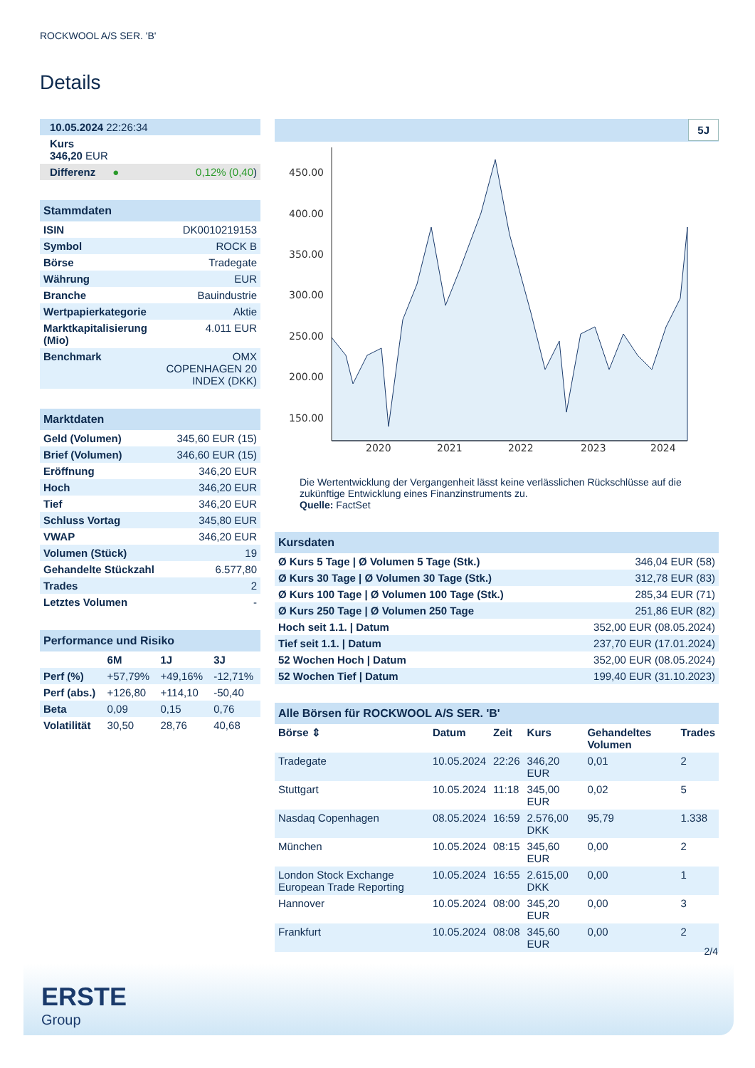ROCKWOOL A/S SER. 'B'
Details
| 10.05.2024 22:26:34 |
| Kurs 346,20 EUR |
| Differenz ● 0,12% (0,40 ) |
| Stammdaten | |
| ISIN | DK0010219153 |
| Symbol | ROCK B |
| Börse | Tradegate |
| Währung | EUR |
| Branche | Bauindustrie |
| Wertpapierkategorie | Aktie |
| Marktkapitalisierung (Mio) | 4.011 EUR |
| Benchmark | OMX COPENHAGEN 20 INDEX (DKK) |
| Marktdaten | |
| Geld (Volumen) | 345,60 EUR (15) |
| Brief (Volumen) | 346,60 EUR (15) |
| Eröffnung | 346,20 EUR |
| Hoch | 346,20 EUR |
| Tief | 346,20 EUR |
| Schluss Vortag | 345,80 EUR |
| VWAP | 346,20 EUR |
| Volumen (Stück) | 19 |
| Gehandelte Stückzahl | 6.577,80 |
| Trades | 2 |
| Letztes Volumen | - |
| Performance und Risiko | | | |
| | 6M | 1J | 3J |
| Perf (%) | +57,79% | +49,16% | -12,71% |
| Perf (abs.) | +126,80 | +114,10 | -50,40 |
| Beta | 0,09 | 0,15 | 0,76 |
| Volatilität | 30,50 | 28,76 | 40,68 |
5J
450.00
400.00
350.00
300.00
250.00
200.00
150.00
2020
2021
2022
2023
2024
Die Wertentwicklung der Vergangenheit lässt keine verlässlichen Rückschlüsse auf die zukünftige Entwicklung eines Finanzinstruments zu.
Quelle: FactSet
| Kursdaten | |
| Ø Kurs 5 Tage / Ø Volumen 5 Tage (Stk.) | 346,04 EUR (58) |
| Ø Kurs 30 Tage / Ø Volumen 30 Tage (Stk.) | 312,78 EUR (83) |
| Ø Kurs 100 Tage / Ø Volumen 100 Tage (Stk.) | 285,34 EUR (71) |
| Ø Kurs 250 Tage / Ø Volumen 250 Tage | 251,86 EUR (82) |
| Hoch seit 1.1. / Datum | 352,00 EUR (08.05.2024) |
| Tief seit 1.1. / Datum | 237,70 EUR (17.01.2024) |
| 52 Wochen Hoch / Datum | 352,00 EUR (08.05.2024) |
| 52 Wochen Tief / Datum | 199,40 EUR (31.10.2023) |
| Alle Börsen für ROCKWOOL A/S SER. 'B' | | | | | |
| Börse ⇕ | Datum | Zeit | Kurs | Gehandeltes Volumen | Trades |
| Tradegate | 10.05.2024 | 22:26 | 346,20 EUR | 0,01 | 2 |
| Stuttgart | 10.05.2024 | 11:18 | 345,00 EUR | 0,02 | 5 |
| Nasdaq Copenhagen | 08.05.2024 | 16:59 | 2.576,00 DKK | 95,79 | 1.338 |
| München | 10.05.2024 | 08:15 | 345,60 EUR | 0,00 | 2 |
| London Stock Exchange European Trade Reporting | 10.05.2024 | 16:55 | 2.615,00 DKK | 0,00 | 1 |
| Hannover | 10.05.2024 | 08:00 | 345,20 EUR | 0,00 | 3 |
| Frankfurt | 10.05.2024 | 08:08 | 345,60 EUR | 0,00 | 2 |
2/4
ERSTE
Group